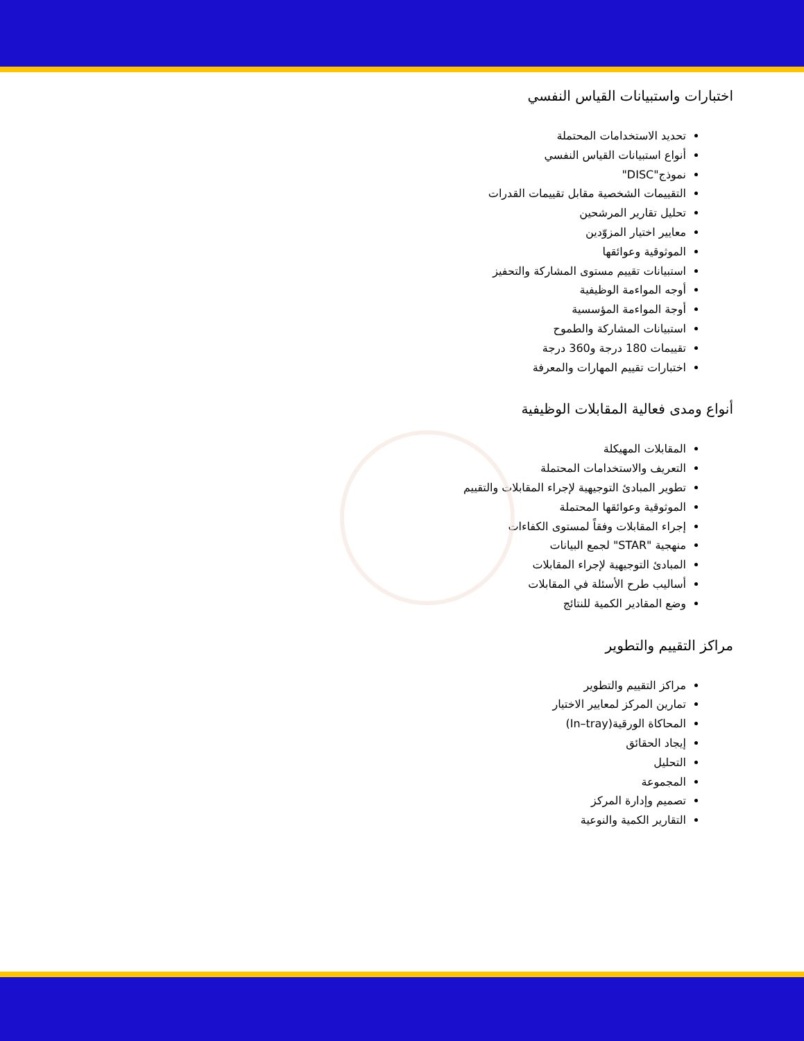اختبارات واستبيانات القياس النفسي
تحديد الاستخدامات المحتملة
أنواع استبيانات القياس النفسي
نموذج"DISC"
التقييمات الشخصية مقابل تقييمات القدرات
تحليل تقارير المرشحين
معايير اختيار المزوّدين
الموثوقية وعوائقها
استبيانات تقييم مستوى المشاركة والتحفيز
أوجه المواءمة الوظيفية
أوجة المواءمة المؤسسية
استبيانات المشاركة والطموح
تقييمات 180 درجة و360 درجة
اختبارات تقييم المهارات والمعرفة
أنواع ومدى فعالية المقابلات الوظيفية
المقابلات المهيكلة
التعريف والاستخدامات المحتملة
تطوير المبادئ التوجيهية لإجراء المقابلات والتقييم
الموثوقية وعوائقها المحتملة
إجراء المقابلات وفقاً لمستوى الكفاءات
منهجية "STAR" لجمع البيانات
المبادئ التوجيهية لإجراء المقابلات
أساليب طرح الأسئلة في المقابلات
وضع المقادير الكمية للنتائج
مراكز التقييم والتطوير
مراكز التقييم والتطوير
تمارين المركز لمعايير الاختيار
المحاكاة الورقية(In–tray)
إيجاد الحقائق
التحليل
المجموعة
تصميم وإدارة المركز
التقارير الكمية والنوعية